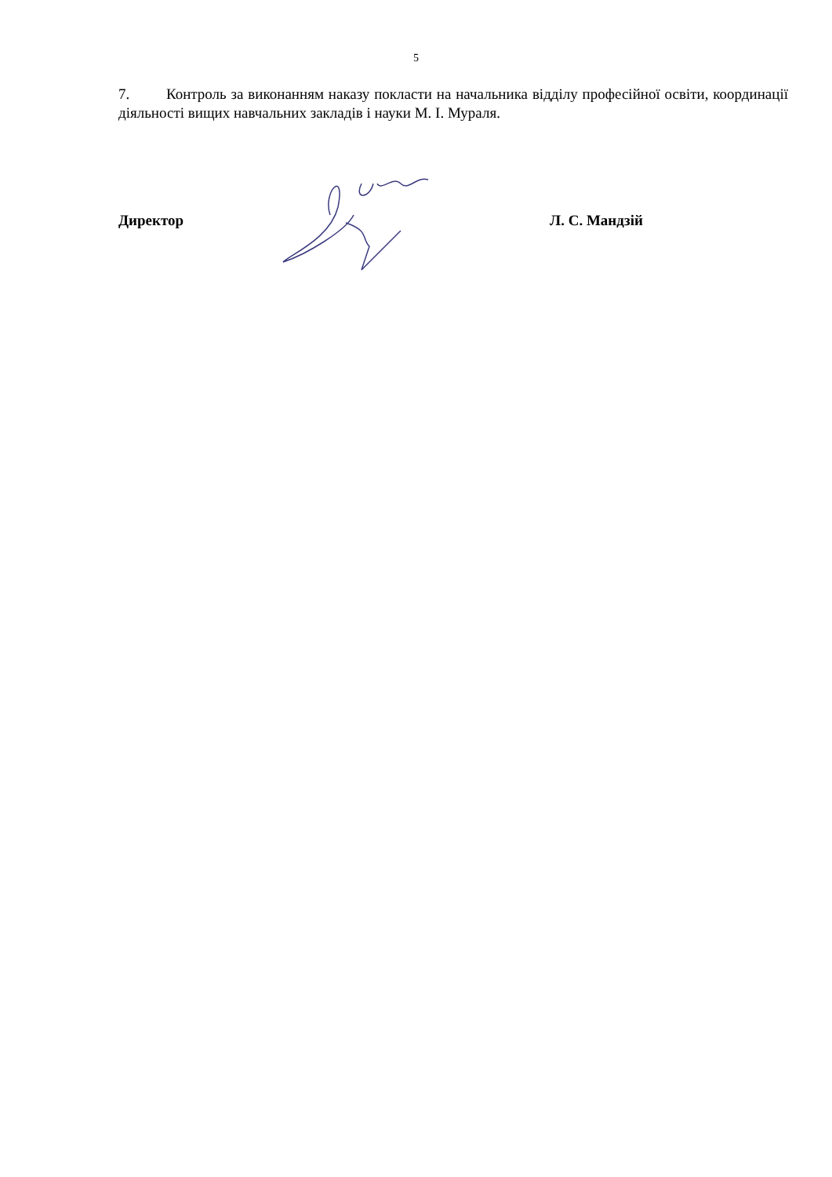5
7. Контроль за виконанням наказу покласти на начальника відділу професійної освіти, координації діяльності вищих навчальних закладів і науки М. І. Мураля.
Директор Л. С. Мандзій